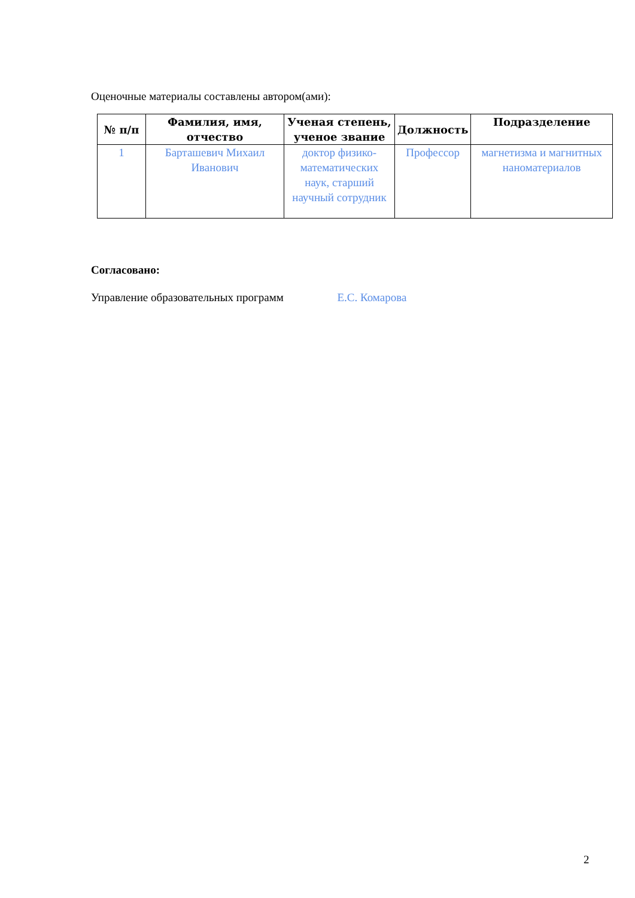Оценочные материалы составлены автором(ами):
| № п/п | Фамилия, имя, отчество | Ученая степень, ученое звание | Должность | Подразделение |
| --- | --- | --- | --- | --- |
| 1 | Барташевич Михаил Иванович | доктор физико-математических наук, старший научный сотрудник | Профессор | магнетизма и магнитных наноматериалов |
Согласовано:
Управление образовательных программ Е.С. Комарова
2